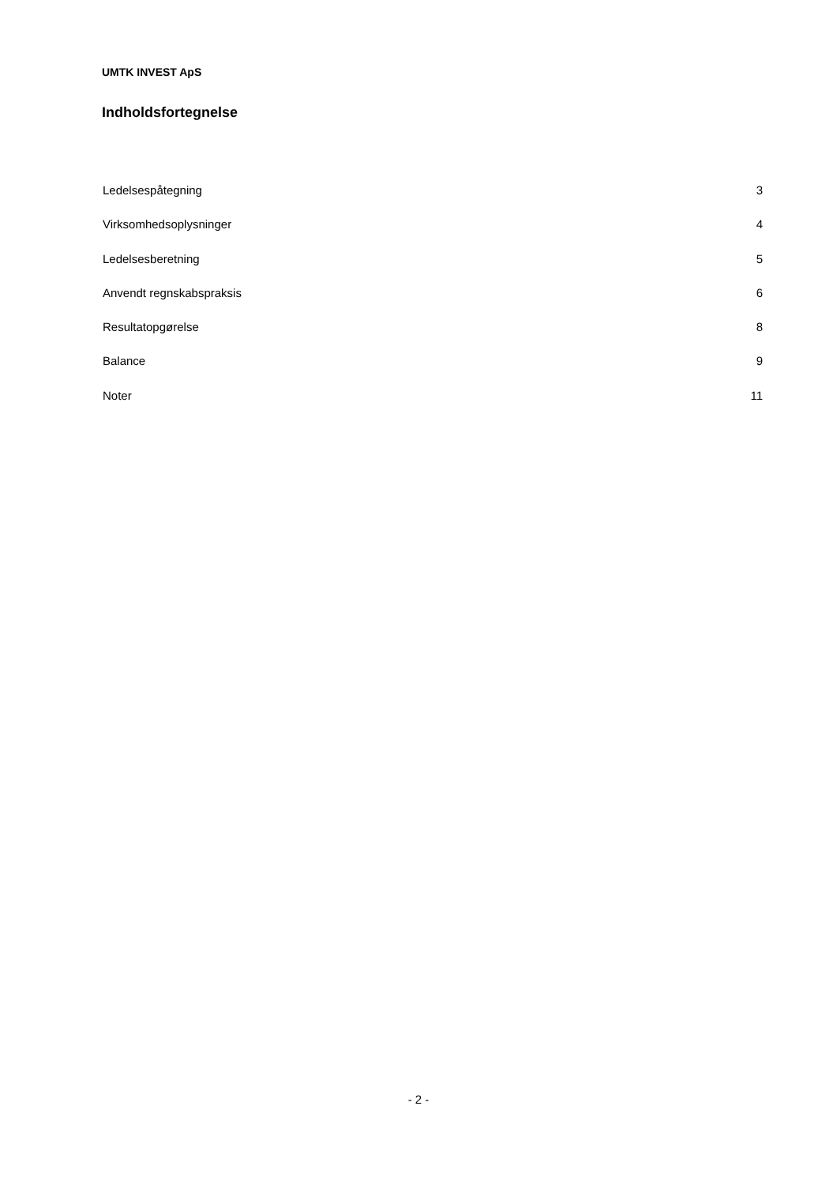UMTK INVEST ApS
Indholdsfortegnelse
Ledelsespåtegning 3
Virksomhedsoplysninger 4
Ledelsesberetning 5
Anvendt regnskabspraksis 6
Resultatopgørelse 8
Balance 9
Noter 11
- 2 -